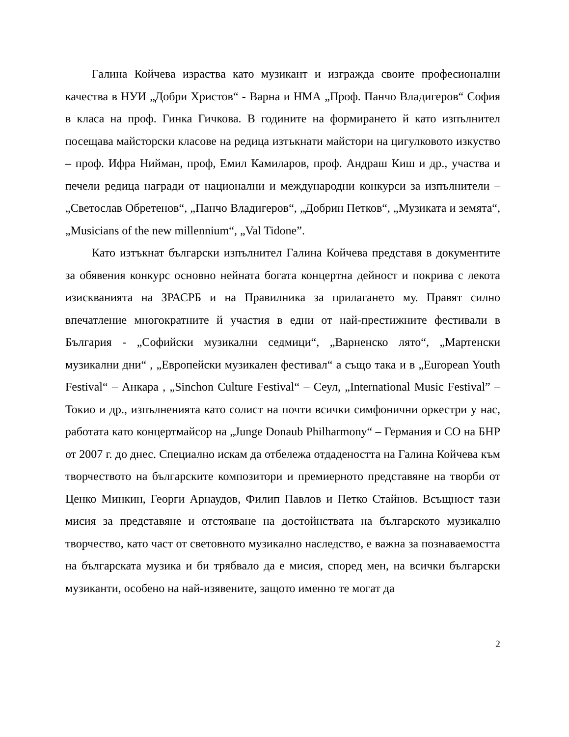Галина Койчева израства като музикант и изгражда своите професионални качества в НУИ „Добри Христов“ - Варна и НМА „Проф. Панчо Владигеров“ София в класа на проф. Гинка Гичкова. В годините на формирането й като изпълнител посещава майсторски класове на редица изтъкнати майстори на цигулковото изкуство – проф. Ифра Нийман, проф, Емил Камиларов, проф. Андраш Киш и др., участва и печели редица награди от национални и международни конкурси за изпълнители – „Светослав Обретенов“, „Панчо Владигеров“, „Добрин Петков“, „Музиката и земята“, „Musicians of the new millennium“, „Val Tidone”.
Като изтъкнат български изпълнител Галина Койчева представя в документите за обявения конкурс основно нейната богата концертна дейност и покрива с лекота изискванията на ЗРАСРБ и на Правилника за прилагането му. Правят силно впечатление многократните й участия в едни от най-престижните фестивали в България - „Софийски музикални седмици“, „Варненско лято“, „Мартенски музикални дни“ , „Европейски музикален фестивал“ а също така и в „European Youth Festival“ – Анкара , „Sinchon Culture Festival“ – Сеул, „International Music Festival” – Токио и др., изпълненията като солист на почти всички симфонични оркестри у нас, работата като концертмайсор на „Junge Donaub Philharmony“ – Германия и СО на БНР от 2007 г. до днес. Специално искам да отбележа отдадеността на Галина Койчева към творчеството на българските композитори и премиерното представяне на творби от Ценко Минкин, Георги Арнаудов, Филип Павлов и Петко Стайнов. Всъщност тази мисия за представяне и отстояване на достойнствата на българското музикално творчество, като част от световното музикално наследство, е важна за познаваемостта на българската музика и би трябвало да е мисия, според мен, на всички български музиканти, особено на най-изявените, защото именно те могат да
2